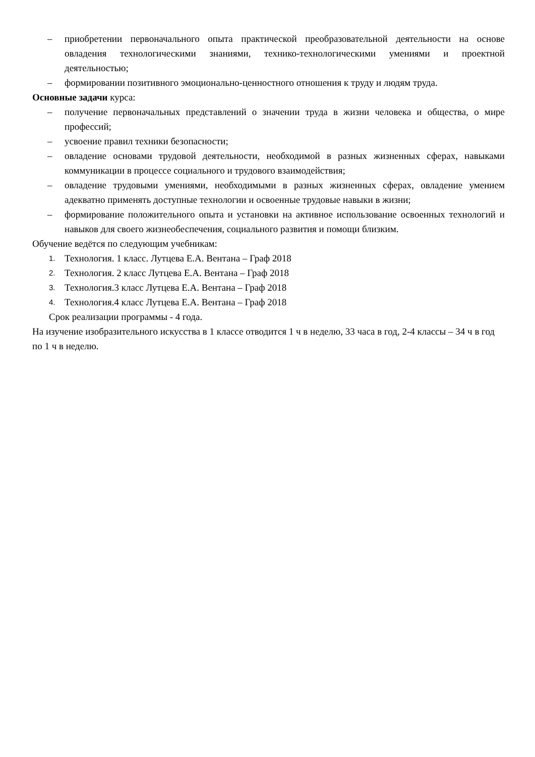– приобретении первоначального опыта практической преобразовательной деятельности на основе овладения технологическими знаниями, технико-технологическими умениями и проектной деятельностью;
– формировании позитивного эмоционально-ценностного отношения к труду и людям труда.
Основные задачи курса:
– получение первоначальных представлений о значении труда в жизни человека и общества, о мире профессий;
– усвоение правил техники безопасности;
– овладение основами трудовой деятельности, необходимой в разных жизненных сферах, навыками коммуникации в процессе социального и трудового взаимодействия;
– овладение трудовыми умениями, необходимыми в разных жизненных сферах, овладение умением адекватно применять доступные технологии и освоенные трудовые навыки в жизни;
– формирование положительного опыта и установки на активное использование освоенных технологий и навыков для своего жизнеобеспечения, социального развития и помощи близким.
Обучение ведётся по следующим учебникам:
1. Технология. 1 класс. Лутцева Е.А. Вентана – Граф 2018
2. Технология. 2 класс Лутцева Е.А. Вентана – Граф 2018
3. Технология.3 класс Лутцева Е.А. Вентана – Граф 2018
4. Технология.4 класс Лутцева Е.А. Вентана – Граф 2018
Срок реализации программы - 4 года.
На изучение изобразительного искусства в 1 классе отводится 1 ч в неделю, 33 часа в год, 2-4 классы – 34 ч в год по 1 ч в неделю.